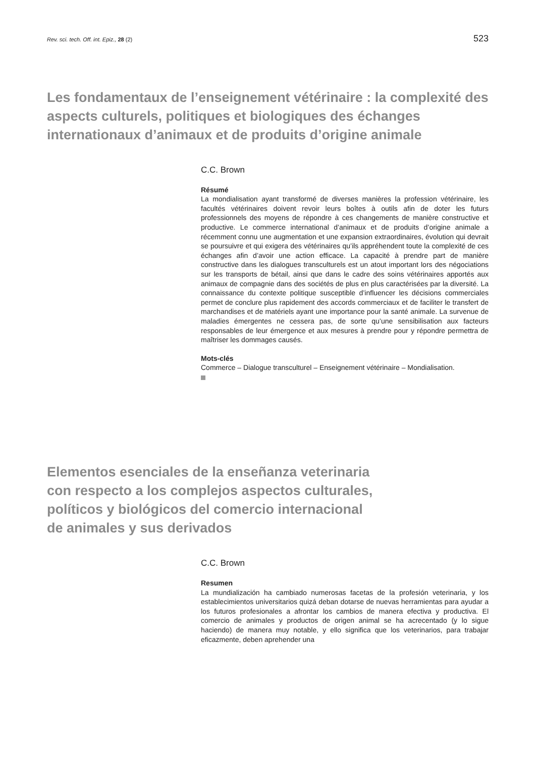Rev. sci. tech. Off. int. Epiz., 28 (2) 523
Les fondamentaux de l’enseignement vétérinaire : la complexité des aspects culturels, politiques et biologiques des échanges internationaux d’animaux et de produits d’origine animale
C.C. Brown
Résumé
La mondialisation ayant transformé de diverses manières la profession vétérinaire, les facultés vétérinaires doivent revoir leurs boîtes à outils afin de doter les futurs professionnels des moyens de répondre à ces changements de manière constructive et productive. Le commerce international d’animaux et de produits d’origine animale a récemment connu une augmentation et une expansion extraordinaires, évolution qui devrait se poursuivre et qui exigera des vétérinaires qu’ils appréhendent toute la complexité de ces échanges afin d’avoir une action efficace. La capacité à prendre part de manière constructive dans les dialogues transculturels est un atout important lors des négociations sur les transports de bétail, ainsi que dans le cadre des soins vétérinaires apportés aux animaux de compagnie dans des sociétés de plus en plus caractérisées par la diversité. La connaissance du contexte politique susceptible d’influencer les décisions commerciales permet de conclure plus rapidement des accords commerciaux et de faciliter le transfert de marchandises et de matériels ayant une importance pour la santé animale. La survenue de maladies émergentes ne cessera pas, de sorte qu’une sensibilisation aux facteurs responsables de leur émergence et aux mesures à prendre pour y répondre permettra de maîtriser les dommages causés.
Mots-clés
Commerce – Dialogue transculturel – Enseignement vétérinaire – Mondialisation.
Elementos esenciales de la enseñanza veterinaria
con respecto a los complejos aspectos culturales,
políticos y biológicos del comercio internacional
de animales y sus derivados
C.C. Brown
Resumen
La mundialización ha cambiado numerosas facetas de la profesión veterinaria, y los establecimientos universitarios quizá deban dotarse de nuevas herramientas para ayudar a los futuros profesionales a afrontar los cambios de manera efectiva y productiva. El comercio de animales y productos de origen animal se ha acrecentado (y lo sigue haciendo) de manera muy notable, y ello significa que los veterinarios, para trabajar eficazmente, deben aprehender una